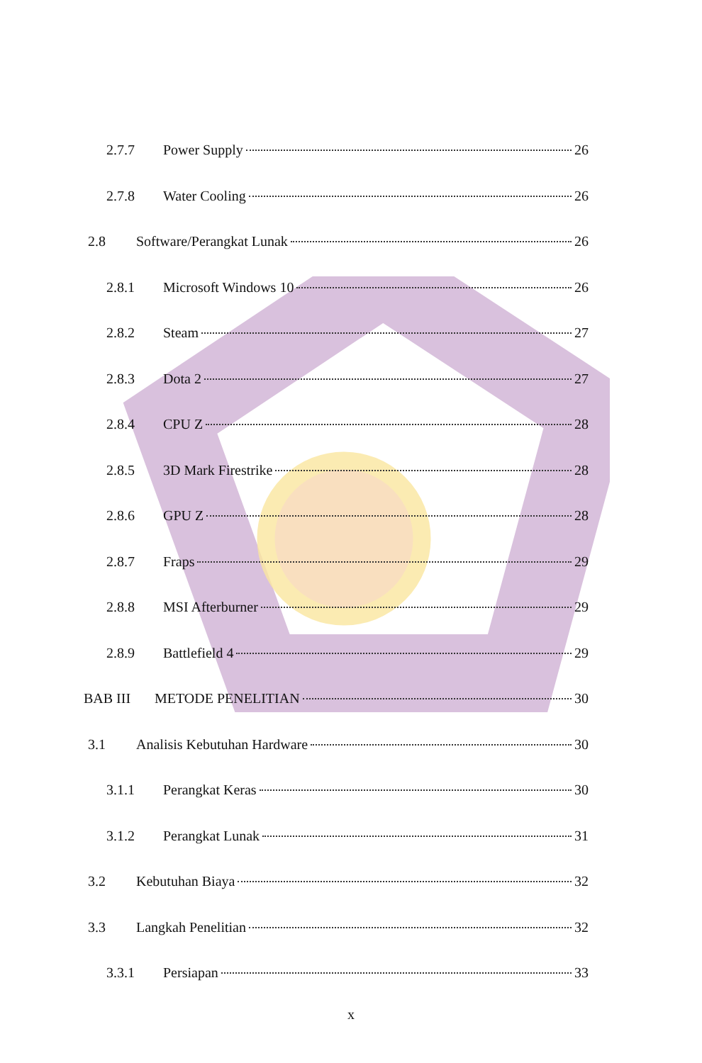2.7.7 Power Supply 26
2.7.8 Water Cooling 26
2.8 Software/Perangkat Lunak 26
2.8.1 Microsoft Windows 10 26
2.8.2 Steam 27
2.8.3 Dota 2 27
2.8.4 CPU Z 28
2.8.5 3D Mark Firestrike 28
2.8.6 GPU Z 28
2.8.7 Fraps 29
2.8.8 MSI Afterburner 29
2.8.9 Battlefield 4 29
BAB III METODE PENELITIAN 30
3.1 Analisis Kebutuhan Hardware 30
3.1.1 Perangkat Keras 30
3.1.2 Perangkat Lunak 31
3.2 Kebutuhan Biaya 32
3.3 Langkah Penelitian 32
3.3.1 Persiapan 33
x